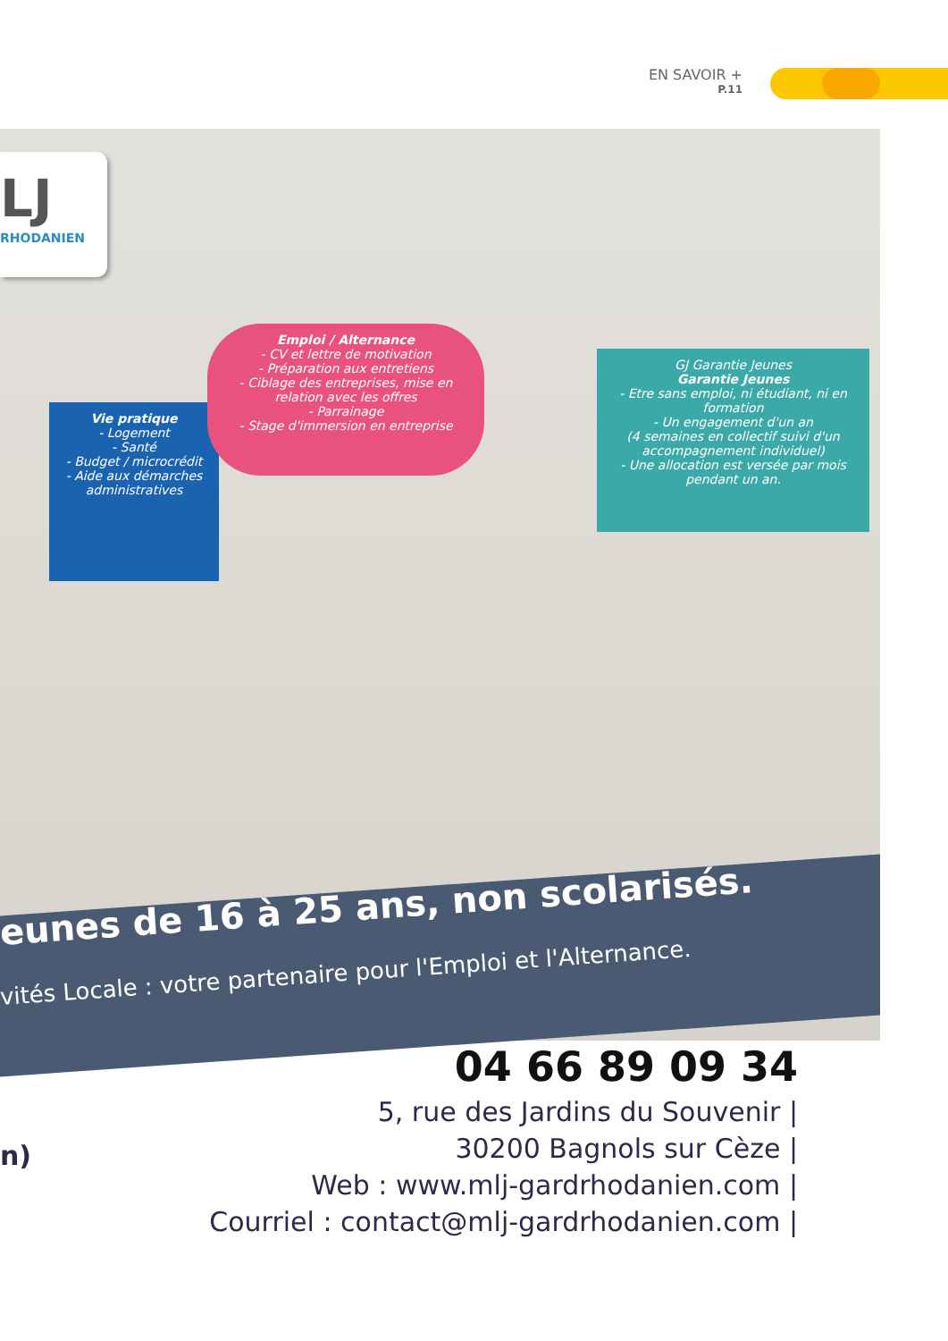EN SAVOIR +
P.11
LJ
RHODANIEN
Vie pratique
- Logement
- Santé
- Budget / microcrédit
- Aide aux démarches administratives
Emploi / Alternance
- CV et lettre de motivation
- Préparation aux entretiens
- Ciblage des entreprises, mise en relation avec les offres
- Parrainage
- Stage d'immersion en entreprise
GJ Garantie Jeunes
Garantie Jeunes
- Etre sans emploi, ni étudiant, ni en formation
- Un engagement d'un an
(4 semaines en collectif suivi d'un accompagnement individuel)
- Une allocation est versée par mois pendant un an.
eunes de 16 à 25 ans, non scolarisés.
vités Locale : votre partenaire pour l'Emploi et l'Alternance.
04 66 89 09 34
5, rue des Jardins du Souvenir |
30200 Bagnols sur Cèze |
Web : www.mlj-gardrhodanien.com |
Courriel : contact@mlj-gardrhodanien.com |
n)